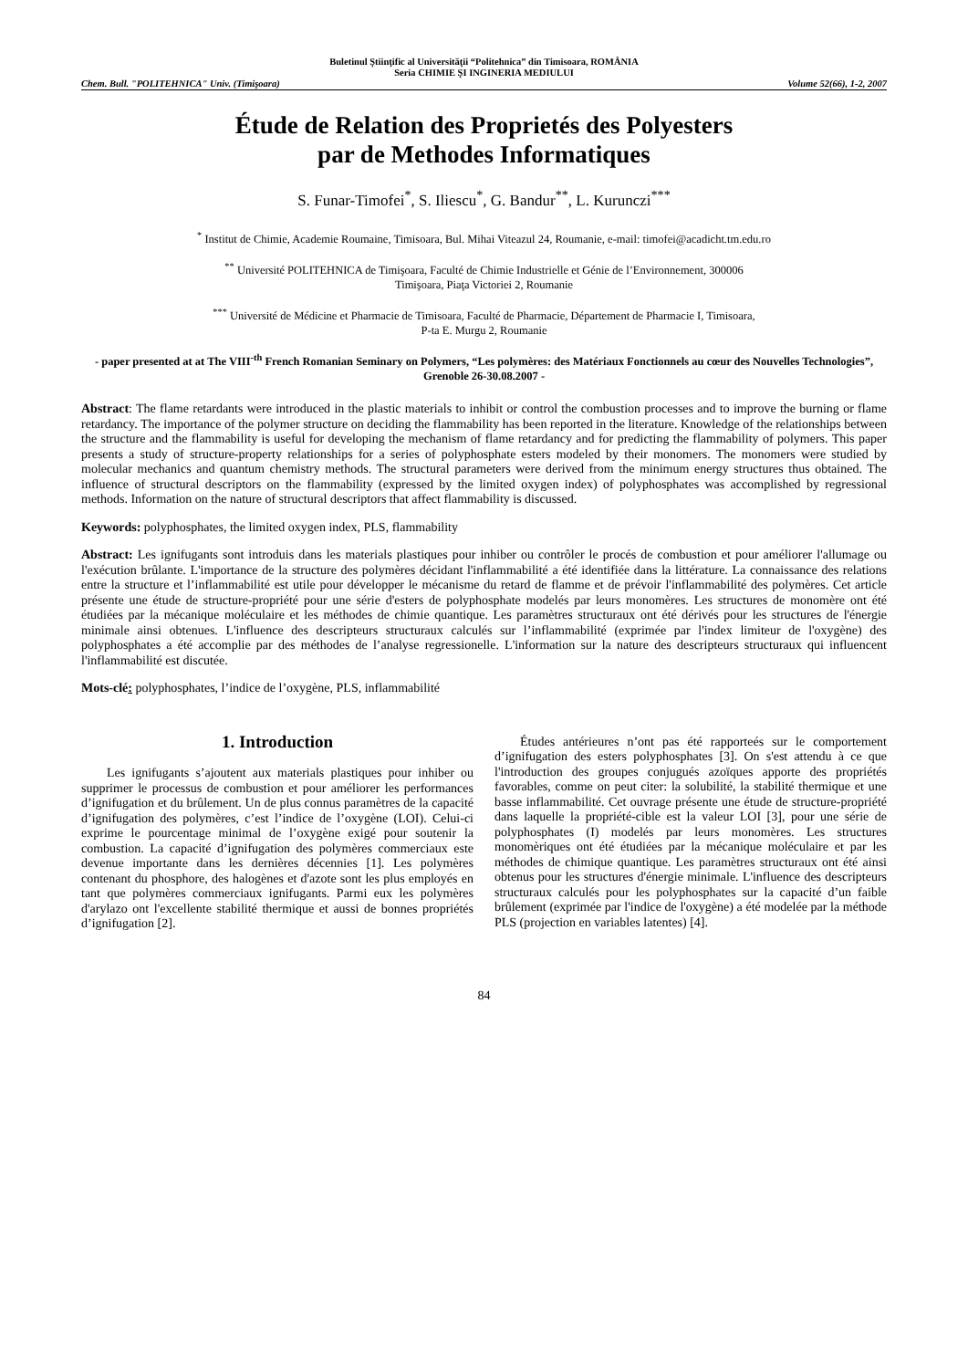Buletinul Ştiinţific al Universităţii “Politehnica” din Timisoara, ROMÂNIA
Seria CHIMIE ŞI INGINERIA MEDIULUI
Chem. Bull. "POLITEHNICA" Univ. (Timişoara) Volume 52(66), 1-2, 2007
Étude de Relation des Proprietés des Polyesters
par de Methodes Informatiques
S. Funar-Timofei<sup>*</sup>, S. Iliescu<sup>*</sup>, G. Bandur<sup>**</sup>, L. Kurunczi<sup>***</sup>
<sup>*</sup> Institut de Chimie, Academie Roumaine, Timisoara, Bul. Mihai Viteazul 24, Roumanie, e-mail: timofei@acadicht.tm.edu.ro
<sup>**</sup> Université POLITEHNICA de Timişoara, Faculté de Chimie Industrielle et Génie de l’Environnement, 300006
Timişoara, Piaţa Victoriei 2, Roumanie
<sup>***</sup> Université de Médicine et Pharmacie de Timisoara, Faculté de Pharmacie, Département de Pharmacie I, Timisoara,
P-ta E. Murgu 2, Roumanie
- paper presented at at The VIII<sup>-th</sup> French Romanian Seminary on Polymers, “Les polymères: des Matériaux Fonctionnels au cœur des Nouvelles Technologies”, Grenoble 26-30.08.2007 -
Abstract: The flame retardants were introduced in the plastic materials to inhibit or control the combustion processes and to improve the burning or flame retardancy. The importance of the polymer structure on deciding the flammability has been reported in the literature. Knowledge of the relationships between the structure and the flammability is useful for developing the mechanism of flame retardancy and for predicting the flammability of polymers. This paper presents a study of structure-property relationships for a series of polyphosphate esters modeled by their monomers. The monomers were studied by molecular mechanics and quantum chemistry methods. The structural parameters were derived from the minimum energy structures thus obtained. The influence of structural descriptors on the flammability (expressed by the limited oxygen index) of polyphosphates was accomplished by regressional methods. Information on the nature of structural descriptors that affect flammability is discussed.
Keywords: polyphosphates, the limited oxygen index, PLS, flammability
Abstract: Les ignifugants sont introduis dans les materials plastiques pour inhiber ou contrôler le procés de combustion et pour améliorer l'allumage ou l'exécution brûlante. L'importance de la structure des polymères décidant l'inflammabilité a été identifiée dans la littérature. La connaissance des relations entre la structure et l’inflammabilité est utile pour développer le mécanisme du retard de flamme et de prévoir l'inflammabilité des polymères. Cet article présente une étude de structure-propriété pour une série d'esters de polyphosphate modelés par leurs monomères. Les structures de monomère ont été étudiées par la mécanique moléculaire et les méthodes de chimie quantique. Les paramètres structuraux ont été dérivés pour les structures de l'énergie minimale ainsi obtenues. L'influence des descripteurs structuraux calculés sur l’inflammabilité (exprimée par l'index limiteur de l'oxygène) des polyphosphates a été accomplie par des méthodes de l’analyse regressionelle. L'information sur la nature des descripteurs structuraux qui influencent l'inflammabilité est discutée.
Mots-clé: polyphosphates, l’indice de l’oxygène, PLS, inflammabilité
1. Introduction
Les ignifugants s’ajoutent aux materials plastiques pour inhiber ou supprimer le processus de combustion et pour améliorer les performances d’ignifugation et du brûlement. Un de plus connus paramètres de la capacité d’ignifugation des polymères, c’est l’indice de l’oxygène (LOI). Celui-ci exprime le pourcentage minimal de l’oxygène exigé pour soutenir la combustion. La capacité d’ignifugation des polymères commerciaux este devenue importante dans les dernières décennies [1]. Les polymères contenant du phosphore, des halogènes et d'azote sont les plus employés en tant que polymères commerciaux ignifugants. Parmi eux les polymères d'arylazo ont l'excellente stabilité thermique et aussi de bonnes propriétés d’ignifugation [2].
Études antérieures n’ont pas été rapporteés sur le comportement d’ignifugation des esters polyphosphates [3]. On s'est attendu à ce que l'introduction des groupes conjugués azoïques apporte des propriétés favorables, comme on peut citer: la solubilité, la stabilité thermique et une basse inflammabilité. Cet ouvrage présente une étude de structure-propriété dans laquelle la propriété-cible est la valeur LOI [3], pour une série de polyphosphates (I) modelés par leurs monomères. Les structures monomèriques ont été étudiées par la mécanique moléculaire et par les méthodes de chimique quantique. Les paramètres structuraux ont été ainsi obtenus pour les structures d'énergie minimale. L'influence des descripteurs structuraux calculés pour les polyphosphates sur la capacité d’un faible brûlement (exprimée par l'indice de l'oxygène) a été modelée par la méthode PLS (projection en variables latentes) [4].
84